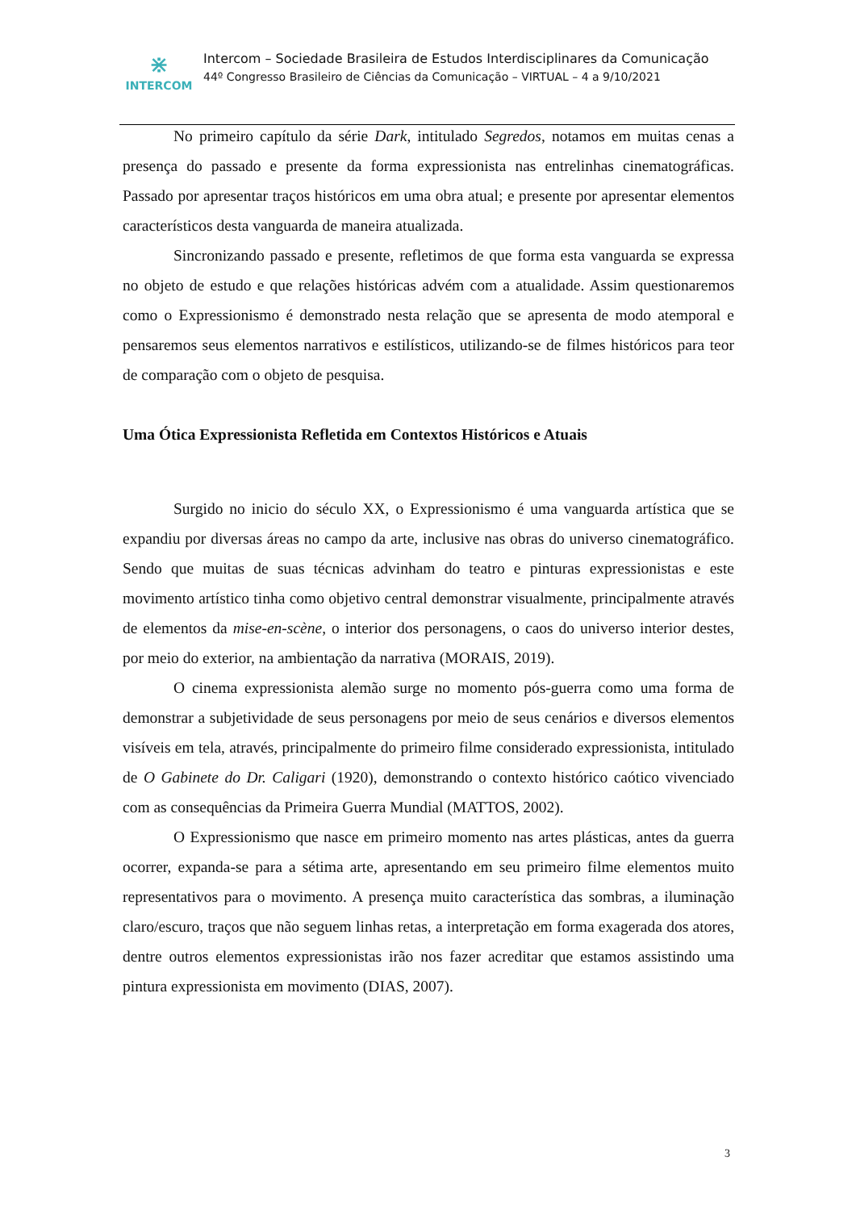⋇
INTERCOM
Intercom – Sociedade Brasileira de Estudos Interdisciplinares da Comunicação
44º Congresso Brasileiro de Ciências da Comunicação – VIRTUAL – 4 a 9/10/2021
No primeiro capítulo da série Dark, intitulado Segredos, notamos em muitas cenas a presença do passado e presente da forma expressionista nas entrelinhas cinematográficas. Passado por apresentar traços históricos em uma obra atual; e presente por apresentar elementos característicos desta vanguarda de maneira atualizada.
Sincronizando passado e presente, refletimos de que forma esta vanguarda se expressa no objeto de estudo e que relações históricas advém com a atualidade. Assim questionaremos como o Expressionismo é demonstrado nesta relação que se apresenta de modo atemporal e pensaremos seus elementos narrativos e estilísticos, utilizando-se de filmes históricos para teor de comparação com o objeto de pesquisa.
Uma Ótica Expressionista Refletida em Contextos Históricos e Atuais
Surgido no inicio do século XX, o Expressionismo é uma vanguarda artística que se expandiu por diversas áreas no campo da arte, inclusive nas obras do universo cinematográfico. Sendo que muitas de suas técnicas advinham do teatro e pinturas expressionistas e este movimento artístico tinha como objetivo central demonstrar visualmente, principalmente através de elementos da mise-en-scène, o interior dos personagens, o caos do universo interior destes, por meio do exterior, na ambientação da narrativa (MORAIS, 2019).
O cinema expressionista alemão surge no momento pós-guerra como uma forma de demonstrar a subjetividade de seus personagens por meio de seus cenários e diversos elementos visíveis em tela, através, principalmente do primeiro filme considerado expressionista, intitulado de O Gabinete do Dr. Caligari (1920), demonstrando o contexto histórico caótico vivenciado com as consequências da Primeira Guerra Mundial (MATTOS, 2002).
O Expressionismo que nasce em primeiro momento nas artes plásticas, antes da guerra ocorrer, expanda-se para a sétima arte, apresentando em seu primeiro filme elementos muito representativos para o movimento. A presença muito característica das sombras, a iluminação claro/escuro, traços que não seguem linhas retas, a interpretação em forma exagerada dos atores, dentre outros elementos expressionistas irão nos fazer acreditar que estamos assistindo uma pintura expressionista em movimento (DIAS, 2007).
3